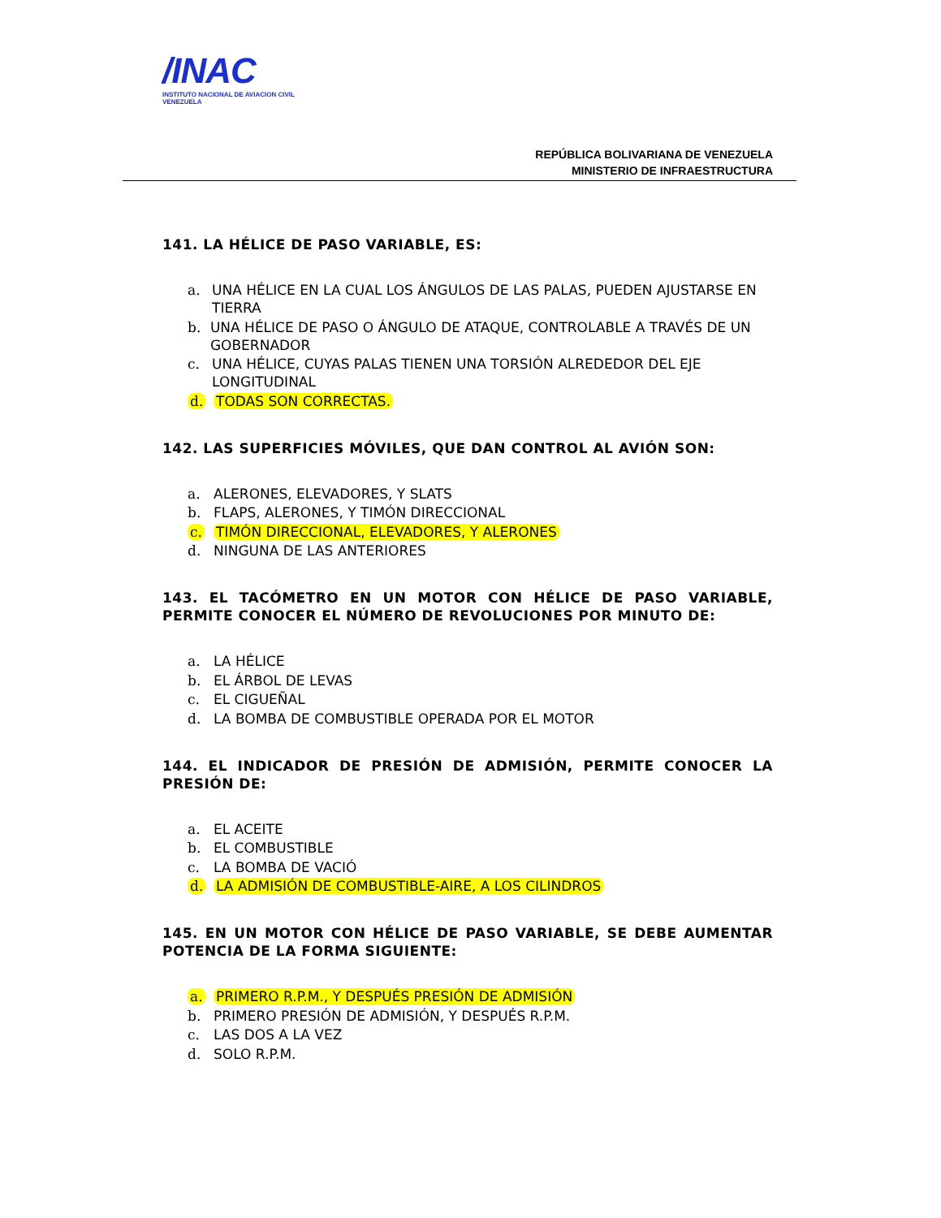/INAC
INSTITUTO NACIONAL DE AVIACION CIVIL VENEZUELA
REPÚBLICA BOLIVARIANA DE VENEZUELA
MINISTERIO DE INFRAESTRUCTURA
141. LA HÉLICE DE PASO VARIABLE, ES:
a. UNA HÉLICE EN LA CUAL LOS ÁNGULOS DE LAS PALAS, PUEDEN AJUSTARSE EN TIERRA
b. UNA HÉLICE DE PASO O ÁNGULO DE ATAQUE, CONTROLABLE A TRAVÉS DE UN GOBERNADOR
c. UNA HÉLICE, CUYAS PALAS TIENEN UNA TORSIÓN ALREDEDOR DEL EJE LONGITUDINAL
d. TODAS SON CORRECTAS.
142. LAS SUPERFICIES MÓVILES, QUE DAN CONTROL AL AVIÓN SON:
a. ALERONES, ELEVADORES, Y SLATS
b. FLAPS, ALERONES, Y TIMÓN DIRECCIONAL
c. TIMÓN DIRECCIONAL, ELEVADORES, Y ALERONES
d. NINGUNA DE LAS ANTERIORES
143. EL TACÓMETRO EN UN MOTOR CON HÉLICE DE PASO VARIABLE, PERMITE CONOCER EL NÚMERO DE REVOLUCIONES POR MINUTO DE:
a. LA HÉLICE
b. EL ÁRBOL DE LEVAS
c. EL CIGUEÑAL
d. LA BOMBA DE COMBUSTIBLE OPERADA POR EL MOTOR
144. EL INDICADOR DE PRESIÓN DE ADMISIÓN, PERMITE CONOCER LA PRESIÓN DE:
a. EL ACEITE
b. EL COMBUSTIBLE
c. LA BOMBA DE VACIÓ
d. LA ADMISIÓN DE COMBUSTIBLE-AIRE, A LOS CILINDROS
145. EN UN MOTOR CON HÉLICE DE PASO VARIABLE, SE DEBE AUMENTAR POTENCIA DE LA FORMA SIGUIENTE:
a. PRIMERO R.P.M., Y DESPUÉS PRESIÓN DE ADMISIÓN
b. PRIMERO PRESIÓN DE ADMISIÓN, Y DESPUÉS R.P.M.
c. LAS DOS A LA VEZ
d. SOLO R.P.M.